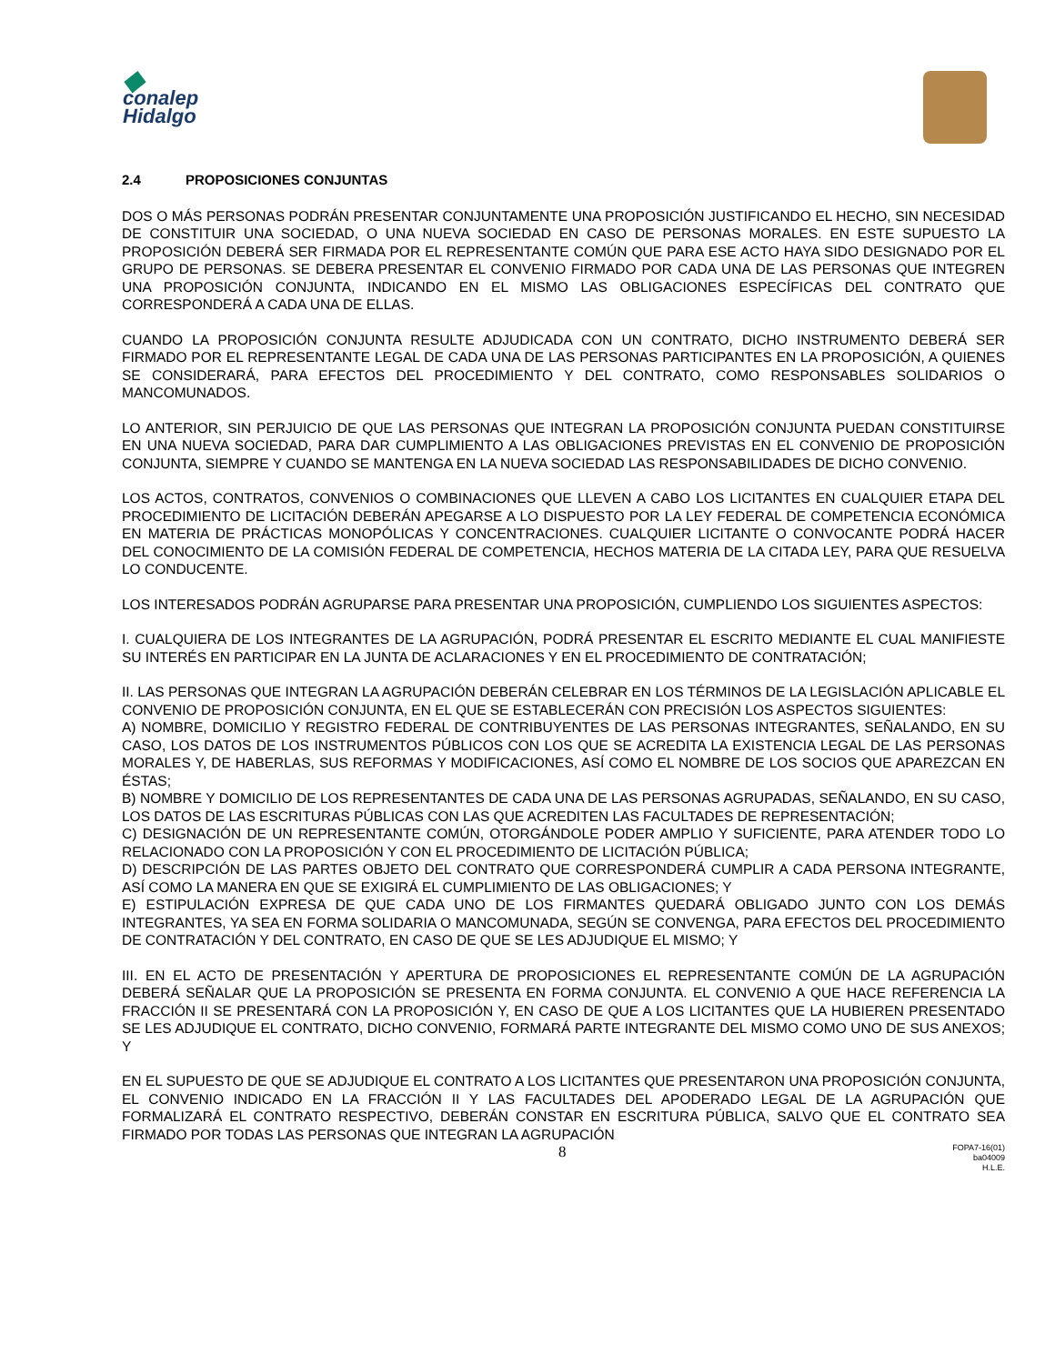◆
conalep
Hidalgo
2.4 PROPOSICIONES CONJUNTAS
DOS O MÁS PERSONAS PODRÁN PRESENTAR CONJUNTAMENTE UNA PROPOSICIÓN JUSTIFICANDO EL HECHO, SIN NECESIDAD DE CONSTITUIR UNA SOCIEDAD, O UNA NUEVA SOCIEDAD EN CASO DE PERSONAS MORALES. EN ESTE SUPUESTO LA PROPOSICIÓN DEBERÁ SER FIRMADA POR EL REPRESENTANTE COMÚN QUE PARA ESE ACTO HAYA SIDO DESIGNADO POR EL GRUPO DE PERSONAS. SE DEBERA PRESENTAR EL CONVENIO FIRMADO POR CADA UNA DE LAS PERSONAS QUE INTEGREN UNA PROPOSICIÓN CONJUNTA, INDICANDO EN EL MISMO LAS OBLIGACIONES ESPECÍFICAS DEL CONTRATO QUE CORRESPONDERÁ A CADA UNA DE ELLAS.
CUANDO LA PROPOSICIÓN CONJUNTA RESULTE ADJUDICADA CON UN CONTRATO, DICHO INSTRUMENTO DEBERÁ SER FIRMADO POR EL REPRESENTANTE LEGAL DE CADA UNA DE LAS PERSONAS PARTICIPANTES EN LA PROPOSICIÓN, A QUIENES SE CONSIDERARÁ, PARA EFECTOS DEL PROCEDIMIENTO Y DEL CONTRATO, COMO RESPONSABLES SOLIDARIOS O MANCOMUNADOS.
LO ANTERIOR, SIN PERJUICIO DE QUE LAS PERSONAS QUE INTEGRAN LA PROPOSICIÓN CONJUNTA PUEDAN CONSTITUIRSE EN UNA NUEVA SOCIEDAD, PARA DAR CUMPLIMIENTO A LAS OBLIGACIONES PREVISTAS EN EL CONVENIO DE PROPOSICIÓN CONJUNTA, SIEMPRE Y CUANDO SE MANTENGA EN LA NUEVA SOCIEDAD LAS RESPONSABILIDADES DE DICHO CONVENIO.
LOS ACTOS, CONTRATOS, CONVENIOS O COMBINACIONES QUE LLEVEN A CABO LOS LICITANTES EN CUALQUIER ETAPA DEL PROCEDIMIENTO DE LICITACIÓN DEBERÁN APEGARSE A LO DISPUESTO POR LA LEY FEDERAL DE COMPETENCIA ECONÓMICA EN MATERIA DE PRÁCTICAS MONOPÓLICAS Y CONCENTRACIONES. CUALQUIER LICITANTE O CONVOCANTE PODRÁ HACER DEL CONOCIMIENTO DE LA COMISIÓN FEDERAL DE COMPETENCIA, HECHOS MATERIA DE LA CITADA LEY, PARA QUE RESUELVA LO CONDUCENTE.
LOS INTERESADOS PODRÁN AGRUPARSE PARA PRESENTAR UNA PROPOSICIÓN, CUMPLIENDO LOS SIGUIENTES ASPECTOS:
I. CUALQUIERA DE LOS INTEGRANTES DE LA AGRUPACIÓN, PODRÁ PRESENTAR EL ESCRITO MEDIANTE EL CUAL MANIFIESTE SU INTERÉS EN PARTICIPAR EN LA JUNTA DE ACLARACIONES Y EN EL PROCEDIMIENTO DE CONTRATACIÓN;
II. LAS PERSONAS QUE INTEGRAN LA AGRUPACIÓN DEBERÁN CELEBRAR EN LOS TÉRMINOS DE LA LEGISLACIÓN APLICABLE EL CONVENIO DE PROPOSICIÓN CONJUNTA, EN EL QUE SE ESTABLECERÁN CON PRECISIÓN LOS ASPECTOS SIGUIENTES:
A) NOMBRE, DOMICILIO Y REGISTRO FEDERAL DE CONTRIBUYENTES DE LAS PERSONAS INTEGRANTES, SEÑALANDO, EN SU CASO, LOS DATOS DE LOS INSTRUMENTOS PÚBLICOS CON LOS QUE SE ACREDITA LA EXISTENCIA LEGAL DE LAS PERSONAS MORALES Y, DE HABERLAS, SUS REFORMAS Y MODIFICACIONES, ASÍ COMO EL NOMBRE DE LOS SOCIOS QUE APAREZCAN EN ÉSTAS;
B) NOMBRE Y DOMICILIO DE LOS REPRESENTANTES DE CADA UNA DE LAS PERSONAS AGRUPADAS, SEÑALANDO, EN SU CASO, LOS DATOS DE LAS ESCRITURAS PÚBLICAS CON LAS QUE ACREDITEN LAS FACULTADES DE REPRESENTACIÓN;
C) DESIGNACIÓN DE UN REPRESENTANTE COMÚN, OTORGÁNDOLE PODER AMPLIO Y SUFICIENTE, PARA ATENDER TODO LO RELACIONADO CON LA PROPOSICIÓN Y CON EL PROCEDIMIENTO DE LICITACIÓN PÚBLICA;
D) DESCRIPCIÓN DE LAS PARTES OBJETO DEL CONTRATO QUE CORRESPONDERÁ CUMPLIR A CADA PERSONA INTEGRANTE, ASÍ COMO LA MANERA EN QUE SE EXIGIRÁ EL CUMPLIMIENTO DE LAS OBLIGACIONES; Y
E) ESTIPULACIÓN EXPRESA DE QUE CADA UNO DE LOS FIRMANTES QUEDARÁ OBLIGADO JUNTO CON LOS DEMÁS INTEGRANTES, YA SEA EN FORMA SOLIDARIA O MANCOMUNADA, SEGÚN SE CONVENGA, PARA EFECTOS DEL PROCEDIMIENTO DE CONTRATACIÓN Y DEL CONTRATO, EN CASO DE QUE SE LES ADJUDIQUE EL MISMO; Y
III. EN EL ACTO DE PRESENTACIÓN Y APERTURA DE PROPOSICIONES EL REPRESENTANTE COMÚN DE LA AGRUPACIÓN DEBERÁ SEÑALAR QUE LA PROPOSICIÓN SE PRESENTA EN FORMA CONJUNTA. EL CONVENIO A QUE HACE REFERENCIA LA FRACCIÓN II SE PRESENTARÁ CON LA PROPOSICIÓN Y, EN CASO DE QUE A LOS LICITANTES QUE LA HUBIEREN PRESENTADO SE LES ADJUDIQUE EL CONTRATO, DICHO CONVENIO, FORMARÁ PARTE INTEGRANTE DEL MISMO COMO UNO DE SUS ANEXOS; Y
EN EL SUPUESTO DE QUE SE ADJUDIQUE EL CONTRATO A LOS LICITANTES QUE PRESENTARON UNA PROPOSICIÓN CONJUNTA, EL CONVENIO INDICADO EN LA FRACCIÓN II Y LAS FACULTADES DEL APODERADO LEGAL DE LA AGRUPACIÓN QUE FORMALIZARÁ EL CONTRATO RESPECTIVO, DEBERÁN CONSTAR EN ESCRITURA PÚBLICA, SALVO QUE EL CONTRATO SEA FIRMADO POR TODAS LAS PERSONAS QUE INTEGRAN LA AGRUPACIÓN
8
FOPA7-16(01)
ba04009
H.L.E.